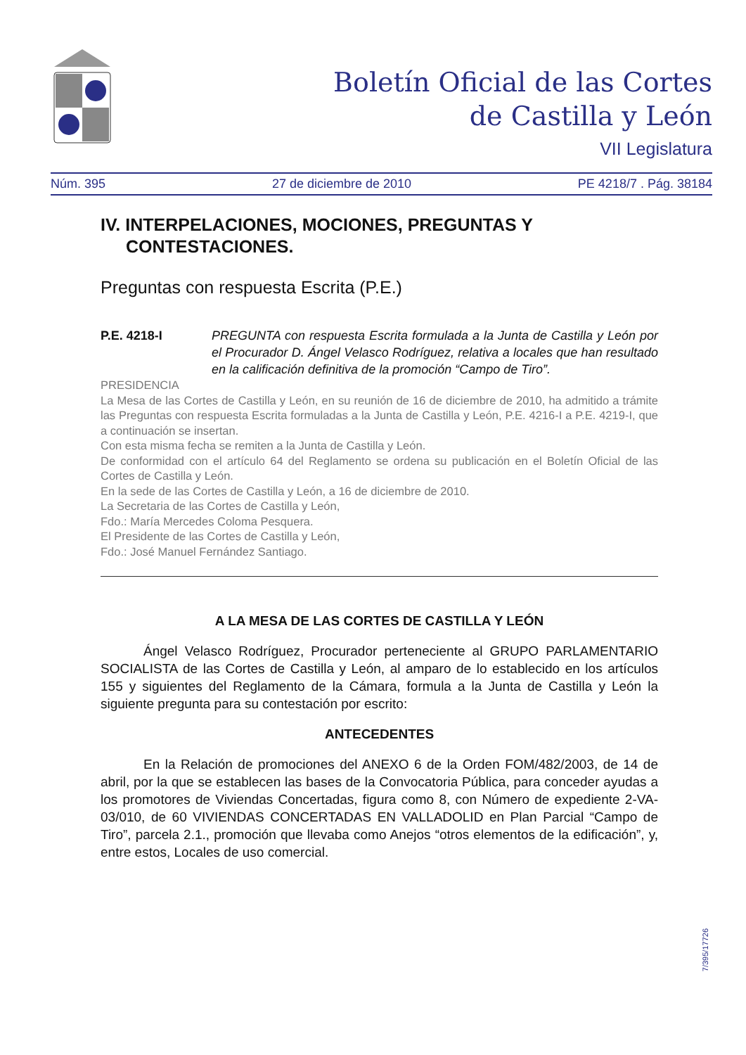Boletín Oficial de las Cortes
de Castilla y León
VII Legislatura
Núm. 395 27 de diciembre de 2010 PE 4218/7 . Pág. 38184
IV. INTERPELACIONES, MOCIONES, PREGUNTAS Y CONTESTACIONES.
Preguntas con respuesta Escrita (P.E.)
P.E. 4218-I PREGUNTA con respuesta Escrita formulada a la Junta de Castilla y León por el Procurador D. Ángel Velasco Rodríguez, relativa a locales que han resultado en la calificación definitiva de la promoción “Campo de Tiro”.
PRESIDENCIA
La Mesa de las Cortes de Castilla y León, en su reunión de 16 de diciembre de 2010, ha admitido a trámite las Preguntas con respuesta Escrita formuladas a la Junta de Castilla y León, P.E. 4216-I a P.E. 4219-I, que a continuación se insertan.
Con esta misma fecha se remiten a la Junta de Castilla y León.
De conformidad con el artículo 64 del Reglamento se ordena su publicación en el Boletín Oficial de las Cortes de Castilla y León.
En la sede de las Cortes de Castilla y León, a 16 de diciembre de 2010.
La Secretaria de las Cortes de Castilla y León,
Fdo.: María Mercedes Coloma Pesquera.
El Presidente de las Cortes de Castilla y León,
Fdo.: José Manuel Fernández Santiago.
A LA MESA DE LAS CORTES DE CASTILLA Y LEÓN
Ángel Velasco Rodríguez, Procurador perteneciente al GRUPO PARLAMENTARIO SOCIALISTA de las Cortes de Castilla y León, al amparo de lo establecido en los artículos 155 y siguientes del Reglamento de la Cámara, formula a la Junta de Castilla y León la siguiente pregunta para su contestación por escrito:
ANTECEDENTES
En la Relación de promociones del ANEXO 6 de la Orden FOM/482/2003, de 14 de abril, por la que se establecen las bases de la Convocatoria Pública, para conceder ayudas a los promotores de Viviendas Concertadas, figura como 8, con Número de expediente 2-VA-03/010, de 60 VIVIENDAS CONCERTADAS EN VALLADOLID en Plan Parcial “Campo de Tiro”, parcela 2.1., promoción que llevaba como Anejos “otros elementos de la edificación”, y, entre estos, Locales de uso comercial.
7/395/17726